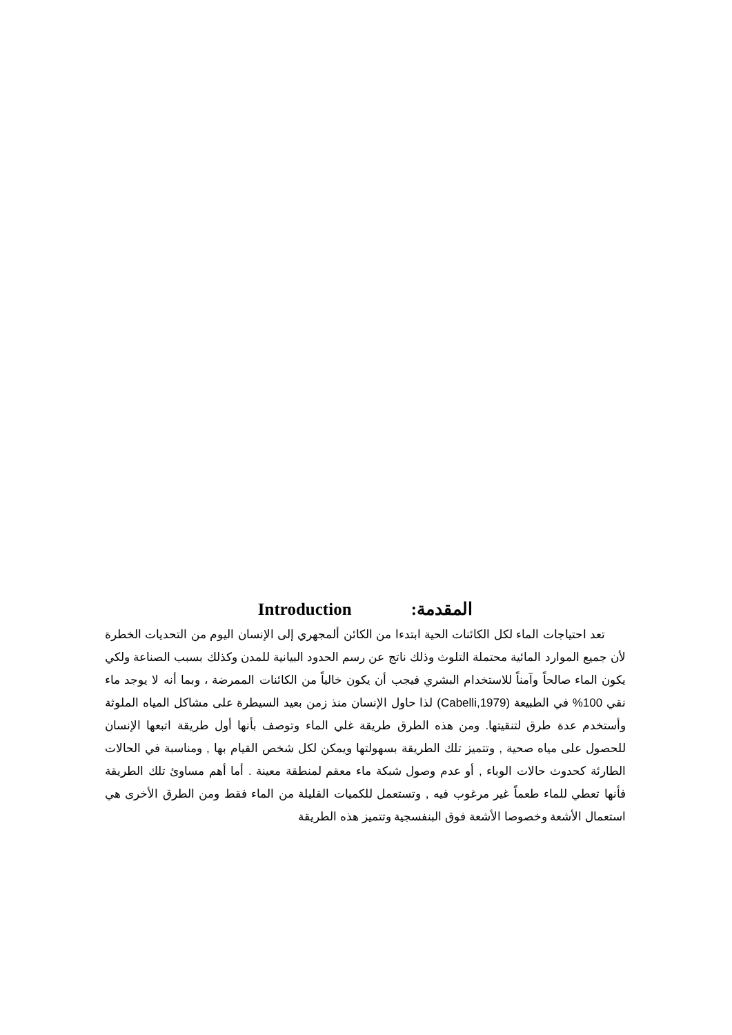المقدمة: Introduction
تعد احتياجات الماء لكل الكائنات الحية ابتدءا من الكائن ألمجهري إلى الإنسان اليوم من التحديات الخطرة لأن جميع الموارد المائية محتملة التلوث وذلك ناتج عن رسم الحدود البيانية للمدن وكذلك بسبب الصناعة ولكي يكون الماء صالحاً وآمناً للاستخدام البشري فيجب أن يكون خالياً من الكائنات الممرضة ، وبما أنه لا يوجد ماء نقي 100% في الطبيعة (Cabelli,1979) لذا حاول الإنسان منذ زمن بعيد السيطرة على مشاكل المياه الملوثة وأستخدم عدة طرق لتنقيتها. ومن هذه الطرق طريقة غلي الماء وتوصف بأنها أول طريقة اتبعها الإنسان للحصول على مياه صحية , وتتميز تلك الطريقة بسهولتها ويمكن لكل شخص القيام بها , ومناسبة في الحالات الطارئة كحدوث حالات الوباء , أو عدم وصول شبكة ماء معقم لمنطقة معينة . أما أهم مساوئ تلك الطريقة فأنها تعطي للماء طعماً غير مرغوب فيه , وتستعمل للكميات القليلة من الماء فقط ومن الطرق الأخرى هي استعمال الأشعة وخصوصا الأشعة فوق البنفسجية وتتميز هذه الطريقة